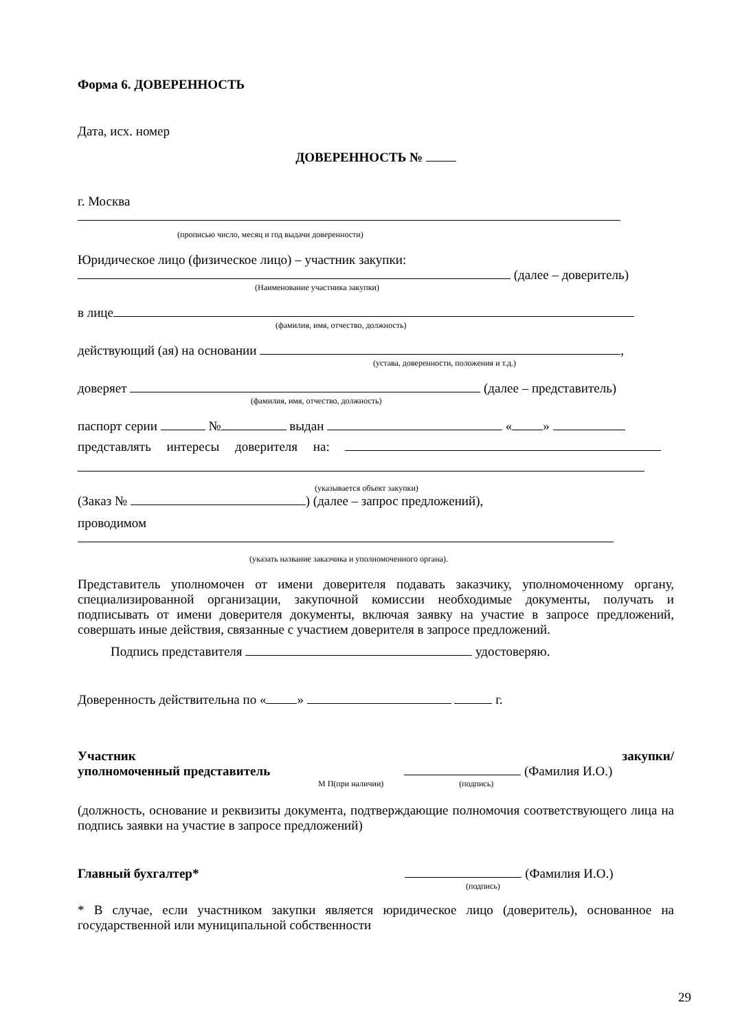Форма 6. ДОВЕРЕННОСТЬ
Дата, исх. номер
ДОВЕРЕННОСТЬ №
г. Москва
(прописью число, месяц и год выдачи доверенности)
Юридическое лицо (физическое лицо) – участник закупки:
(далее – доверитель)
(Наименование участника закупки)
в лице
(фамилия, имя, отчество, должность)
действующий (ая) на основании ,
(устава, доверенности, положения и т.д.)
доверяет (далее – представитель)
(фамилия, имя, отчество, должность)
паспорт серии № выдан « »
представлять интересы доверителя на:
(указывается объект закупки)
(Заказ № ) (далее – запрос предложений),
проводимом
(указать название заказчика и уполномоченного органа).
Представитель уполномочен от имени доверителя подавать заказчику, уполномоченному органу, специализированной организации, закупочной комиссии необходимые документы, получать и подписывать от имени доверителя документы, включая заявку на участие в запросе предложений, совершать иные действия, связанные с участием доверителя в запросе предложений.
Подпись представителя удостоверяю.
Доверенность действительна по « » г.
Участник закупки/
уполномоченный представитель (Фамилия И.О.)
М П(при наличии) (подпись)
(должность, основание и реквизиты документа, подтверждающие полномочия соответствующего лица на подпись заявки на участие в запросе предложений)
Главный бухгалтер* (Фамилия И.О.)
(подпись)
* В случае, если участником закупки является юридическое лицо (доверитель), основанное на государственной или муниципальной собственности
29